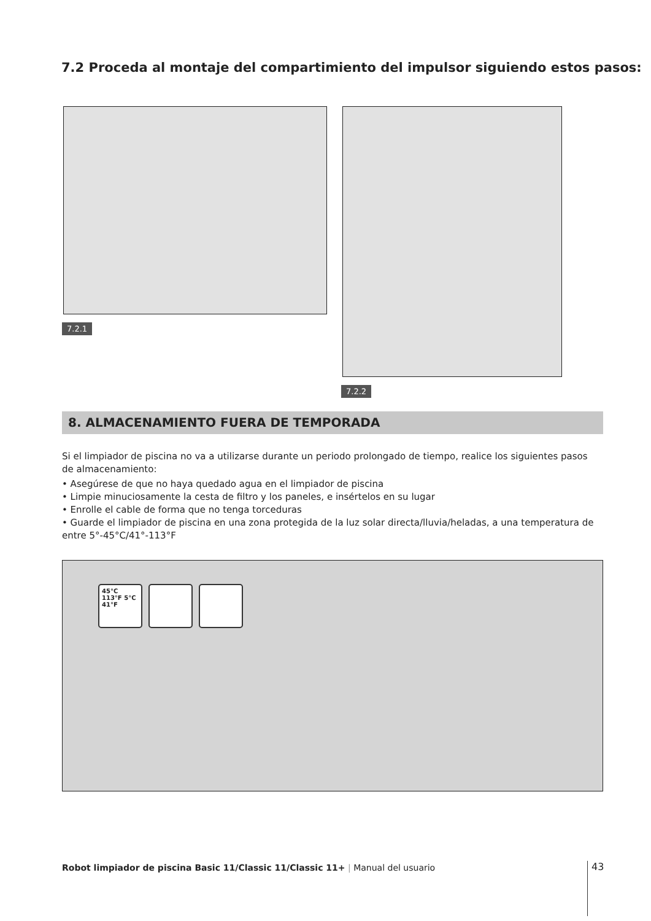7.2 Proceda al montaje del compartimiento del impulsor siguiendo estos pasos:
7.2.1
7.2.2
8. ALMACENAMIENTO FUERA DE TEMPORADA
Si el limpiador de piscina no va a utilizarse durante un periodo prolongado de tiempo, realice los siguientes pasos de almacenamiento:
• Asegúrese de que no haya quedado agua en el limpiador de piscina
• Limpie minuciosamente la cesta de filtro y los paneles, e insértelos en su lugar
• Enrolle el cable de forma que no tenga torceduras
• Guarde el limpiador de piscina en una zona protegida de la luz solar directa/lluvia/heladas, a una temperatura de entre 5°-45°C/41°-113°F
45°C 113°F 5°C 41°F
Robot limpiador de piscina Basic 11/Classic 11/Classic 11+ | Manual del usuario
43